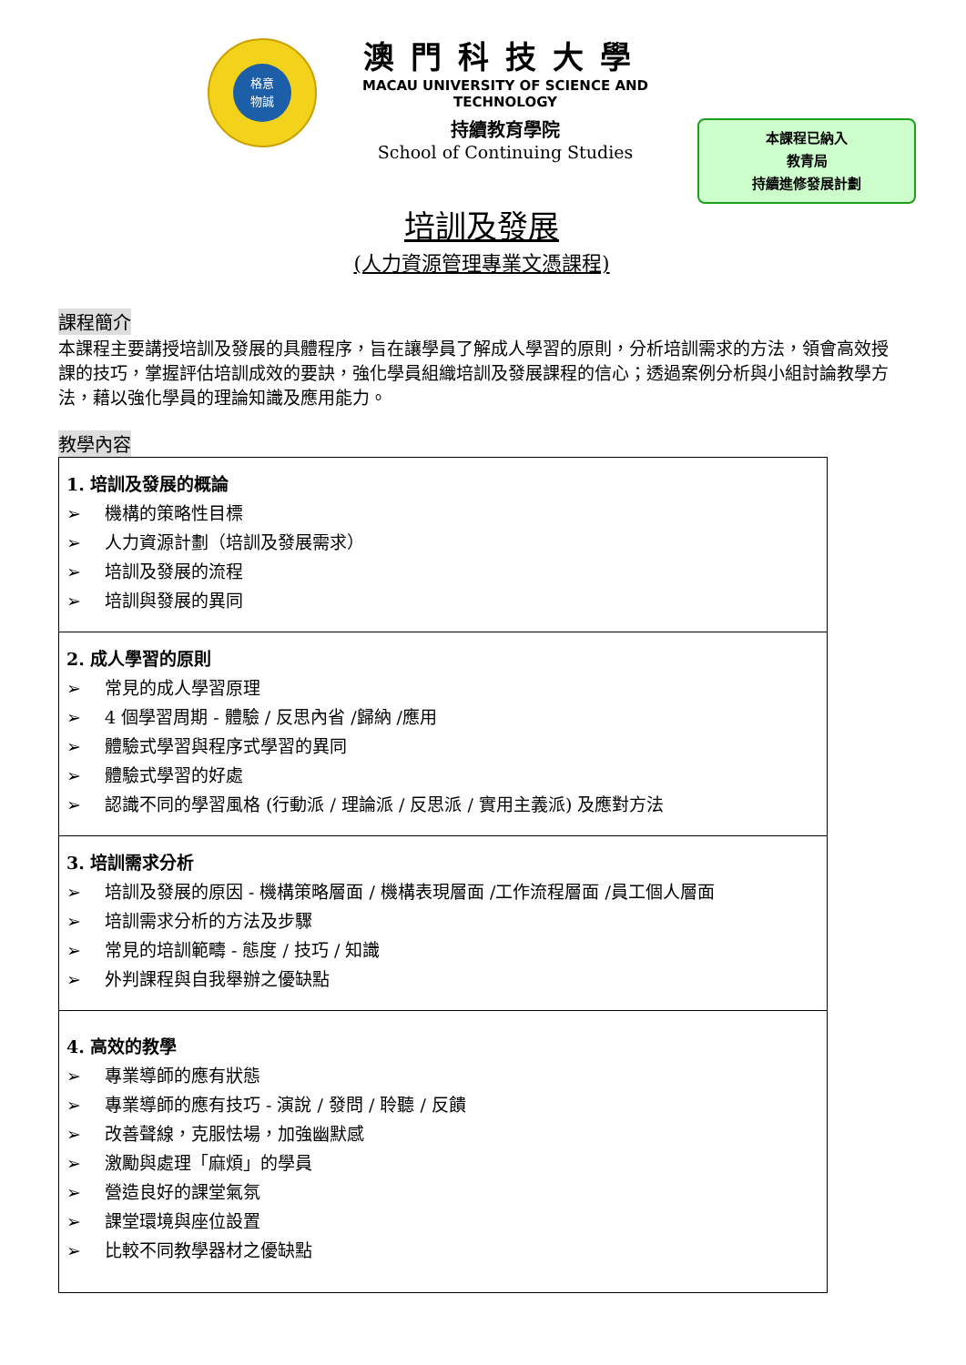格意
物誠
澳門科技大學
MACAU UNIVERSITY OF SCIENCE AND TECHNOLOGY
持續教育學院
School of Continuing Studies
本課程已納入
教青局
持續進修發展計劃
培訓及發展
(人力資源管理專業文憑課程)
課程簡介
本課程主要講授培訓及發展的具體程序，旨在讓學員了解成人學習的原則，分析培訓需求的方法，領會高效授課的技巧，掌握評估培訓成效的要訣，強化學員組織培訓及發展課程的信心；透過案例分析與小組討論教學方法，藉以強化學員的理論知識及應用能力。
教學內容
| 1. 培訓及發展的概論 ➢ 機構的策略性目標 ➢ 人力資源計劃（培訓及發展需求） ➢ 培訓及發展的流程 ➢ 培訓與發展的異同 |
| 2. 成人學習的原則 ➢ 常見的成人學習原理 ➢ 4 個學習周期 - 體驗 / 反思內省 /歸納 /應用 ➢ 體驗式學習與程序式學習的異同 ➢ 體驗式學習的好處 ➢ 認識不同的學習風格 (行動派 / 理論派 / 反思派 / 實用主義派) 及應對方法 |
| 3. 培訓需求分析 ➢ 培訓及發展的原因 - 機構策略層面 / 機構表現層面 /工作流程層面 /員工個人層面 ➢ 培訓需求分析的方法及步驟 ➢ 常見的培訓範疇 - 態度 / 技巧 / 知識 ➢ 外判課程與自我舉辦之優缺點 |
| 4. 高效的教學 ➢ 專業導師的應有狀態 ➢ 專業導師的應有技巧 - 演說 / 發問 / 聆聽 / 反饋 ➢ 改善聲線，克服怯場，加強幽默感 ➢ 激勵與處理「麻煩」的學員 ➢ 營造良好的課堂氣氛 ➢ 課堂環境與座位設置 ➢ 比較不同教學器材之優缺點 |